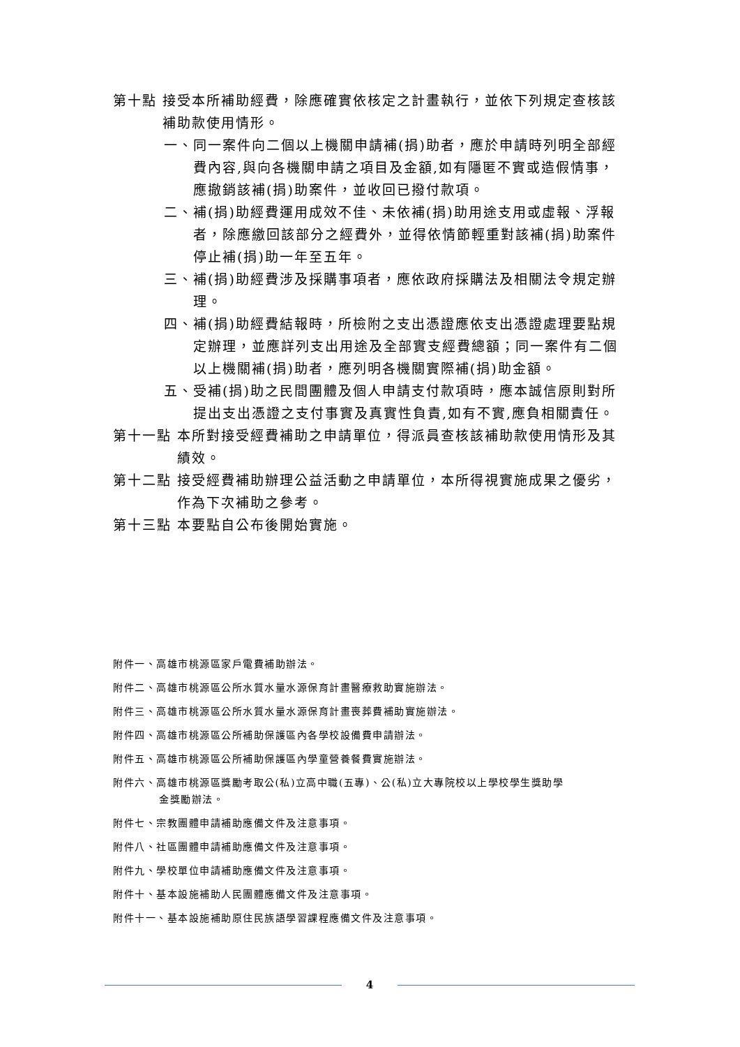第十點 接受本所補助經費，除應確實依核定之計畫執行，並依下列規定查核該補助款使用情形。
一、同一案件向二個以上機關申請補(捐)助者，應於申請時列明全部經費內容,與向各機關申請之項目及金額,如有隱匿不實或造假情事，應撤銷該補(捐)助案件，並收回已撥付款項。
二、補(捐)助經費運用成效不佳、未依補(捐)助用途支用或虛報、浮報者，除應繳回該部分之經費外，並得依情節輕重對該補(捐)助案件停止補(捐)助一年至五年。
三、補(捐)助經費涉及採購事項者，應依政府採購法及相關法令規定辦理。
四、補(捐)助經費結報時，所檢附之支出憑證應依支出憑證處理要點規定辦理，並應詳列支出用途及全部實支經費總額；同一案件有二個以上機關補(捐)助者，應列明各機關實際補(捐)助金額。
五、受補(捐)助之民間團體及個人申請支付款項時，應本誠信原則對所提出支出憑證之支付事實及真實性負責,如有不實,應負相關責任。
第十一點 本所對接受經費補助之申請單位，得派員查核該補助款使用情形及其績效。
第十二點 接受經費補助辦理公益活動之申請單位，本所得視實施成果之優劣，作為下次補助之參考。
第十三點 本要點自公布後開始實施。
附件一、高雄市桃源區家戶電費補助辦法。
附件二、高雄市桃源區公所水質水量水源保育計畫醫療救助實施辦法。
附件三、高雄市桃源區公所水質水量水源保育計畫喪葬費補助實施辦法。
附件四、高雄市桃源區公所補助保護區內各學校設備費申請辦法。
附件五、高雄市桃源區公所補助保護區內學童營養餐費實施辦法。
附件六、高雄市桃源區獎勵考取公(私)立高中職(五專)、公(私)立大專院校以上學校學生獎助學
金獎勵辦法。
附件七、宗教團體申請補助應備文件及注意事項。
附件八、社區團體申請補助應備文件及注意事項。
附件九、學校單位申請補助應備文件及注意事項。
附件十、基本設施補助人民團體應備文件及注意事項。
附件十一、基本設施補助原住民族語學習課程應備文件及注意事項。
4